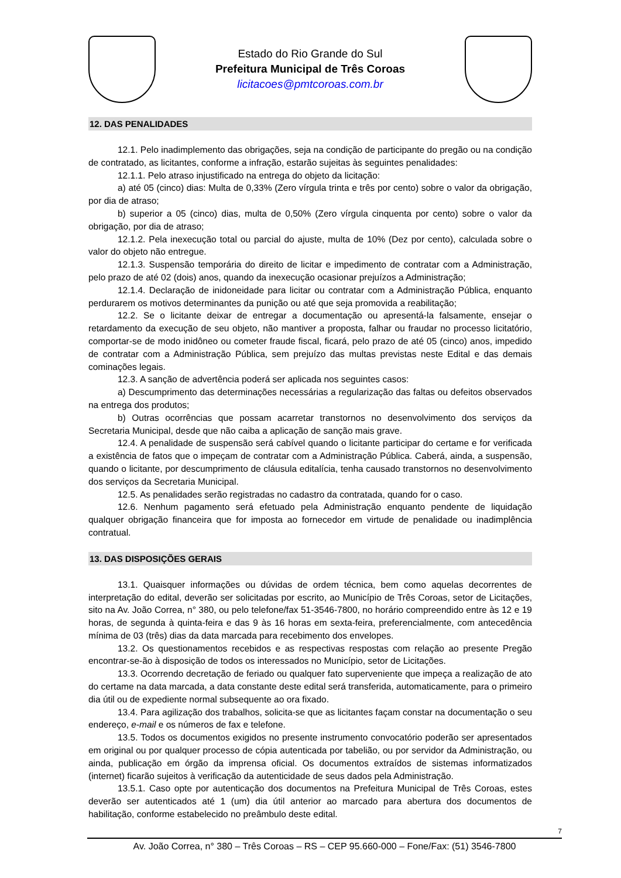Estado do Rio Grande do Sul
Prefeitura Municipal de Três Coroas
licitacoes@pmtcoroas.com.br
12. DAS PENALIDADES
12.1. Pelo inadimplemento das obrigações, seja na condição de participante do pregão ou na condição de contratado, as licitantes, conforme a infração, estarão sujeitas às seguintes penalidades:
12.1.1. Pelo atraso injustificado na entrega do objeto da licitação:
a) até 05 (cinco) dias: Multa de 0,33% (Zero vírgula trinta e três por cento) sobre o valor da obrigação, por dia de atraso;
b) superior a 05 (cinco) dias, multa de 0,50% (Zero vírgula cinquenta por cento) sobre o valor da obrigação, por dia de atraso;
12.1.2. Pela inexecução total ou parcial do ajuste, multa de 10% (Dez por cento), calculada sobre o valor do objeto não entregue.
12.1.3. Suspensão temporária do direito de licitar e impedimento de contratar com a Administração, pelo prazo de até 02 (dois) anos, quando da inexecução ocasionar prejuízos a Administração;
12.1.4. Declaração de inidoneidade para licitar ou contratar com a Administração Pública, enquanto perdurarem os motivos determinantes da punição ou até que seja promovida a reabilitação;
12.2. Se o licitante deixar de entregar a documentação ou apresentá-la falsamente, ensejar o retardamento da execução de seu objeto, não mantiver a proposta, falhar ou fraudar no processo licitatório, comportar-se de modo inidôneo ou cometer fraude fiscal, ficará, pelo prazo de até 05 (cinco) anos, impedido de contratar com a Administração Pública, sem prejuízo das multas previstas neste Edital e das demais cominações legais.
12.3. A sanção de advertência poderá ser aplicada nos seguintes casos:
a) Descumprimento das determinações necessárias a regularização das faltas ou defeitos observados na entrega dos produtos;
b) Outras ocorrências que possam acarretar transtornos no desenvolvimento dos serviços da Secretaria Municipal, desde que não caiba a aplicação de sanção mais grave.
12.4. A penalidade de suspensão será cabível quando o licitante participar do certame e for verificada a existência de fatos que o impeçam de contratar com a Administração Pública. Caberá, ainda, a suspensão, quando o licitante, por descumprimento de cláusula editalícia, tenha causado transtornos no desenvolvimento dos serviços da Secretaria Municipal.
12.5. As penalidades serão registradas no cadastro da contratada, quando for o caso.
12.6. Nenhum pagamento será efetuado pela Administração enquanto pendente de liquidação qualquer obrigação financeira que for imposta ao fornecedor em virtude de penalidade ou inadimplência contratual.
13. DAS DISPOSIÇÕES GERAIS
13.1. Quaisquer informações ou dúvidas de ordem técnica, bem como aquelas decorrentes de interpretação do edital, deverão ser solicitadas por escrito, ao Município de Três Coroas, setor de Licitações, sito na Av. João Correa, n° 380, ou pelo telefone/fax 51-3546-7800, no horário compreendido entre às 12 e 19 horas, de segunda à quinta-feira e das 9 às 16 horas em sexta-feira, preferencialmente, com antecedência mínima de 03 (três) dias da data marcada para recebimento dos envelopes.
13.2. Os questionamentos recebidos e as respectivas respostas com relação ao presente Pregão encontrar-se-ão à disposição de todos os interessados no Município, setor de Licitações.
13.3. Ocorrendo decretação de feriado ou qualquer fato superveniente que impeça a realização de ato do certame na data marcada, a data constante deste edital será transferida, automaticamente, para o primeiro dia útil ou de expediente normal subsequente ao ora fixado.
13.4. Para agilização dos trabalhos, solicita-se que as licitantes façam constar na documentação o seu endereço, e-mail e os números de fax e telefone.
13.5. Todos os documentos exigidos no presente instrumento convocatório poderão ser apresentados em original ou por qualquer processo de cópia autenticada por tabelião, ou por servidor da Administração, ou ainda, publicação em órgão da imprensa oficial. Os documentos extraídos de sistemas informatizados (internet) ficarão sujeitos à verificação da autenticidade de seus dados pela Administração.
13.5.1. Caso opte por autenticação dos documentos na Prefeitura Municipal de Três Coroas, estes deverão ser autenticados até 1 (um) dia útil anterior ao marcado para abertura dos documentos de habilitação, conforme estabelecido no preâmbulo deste edital.
7
Av. João Correa, n° 380 – Três Coroas – RS – CEP 95.660-000 – Fone/Fax: (51) 3546-7800